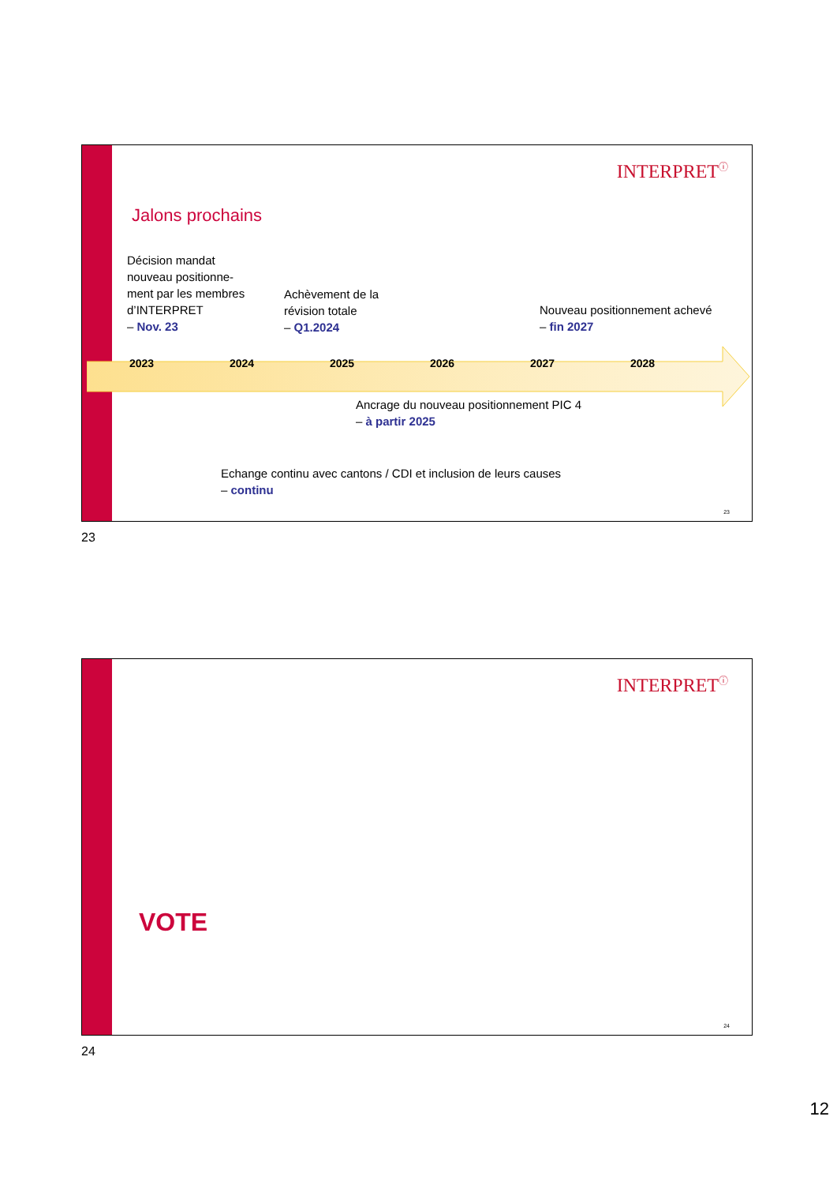INTERPRET<sup>ⓘ</sup>
Jalons prochains
Décision mandat
nouveau positionne-
ment par les membres
d’INTERPRET
– Nov. 23
Achèvement de la
révision totale
– Q1.2024
Nouveau positionnement achevé
– fin 2027
2023 2024 2025 2026 2027 2028
Ancrage du nouveau positionnement PIC 4
– à partir 2025
Echange continu avec cantons / CDI et inclusion de leurs causes
– continu
23
23
INTERPRET<sup>ⓘ</sup>
VOTE
24
24
12